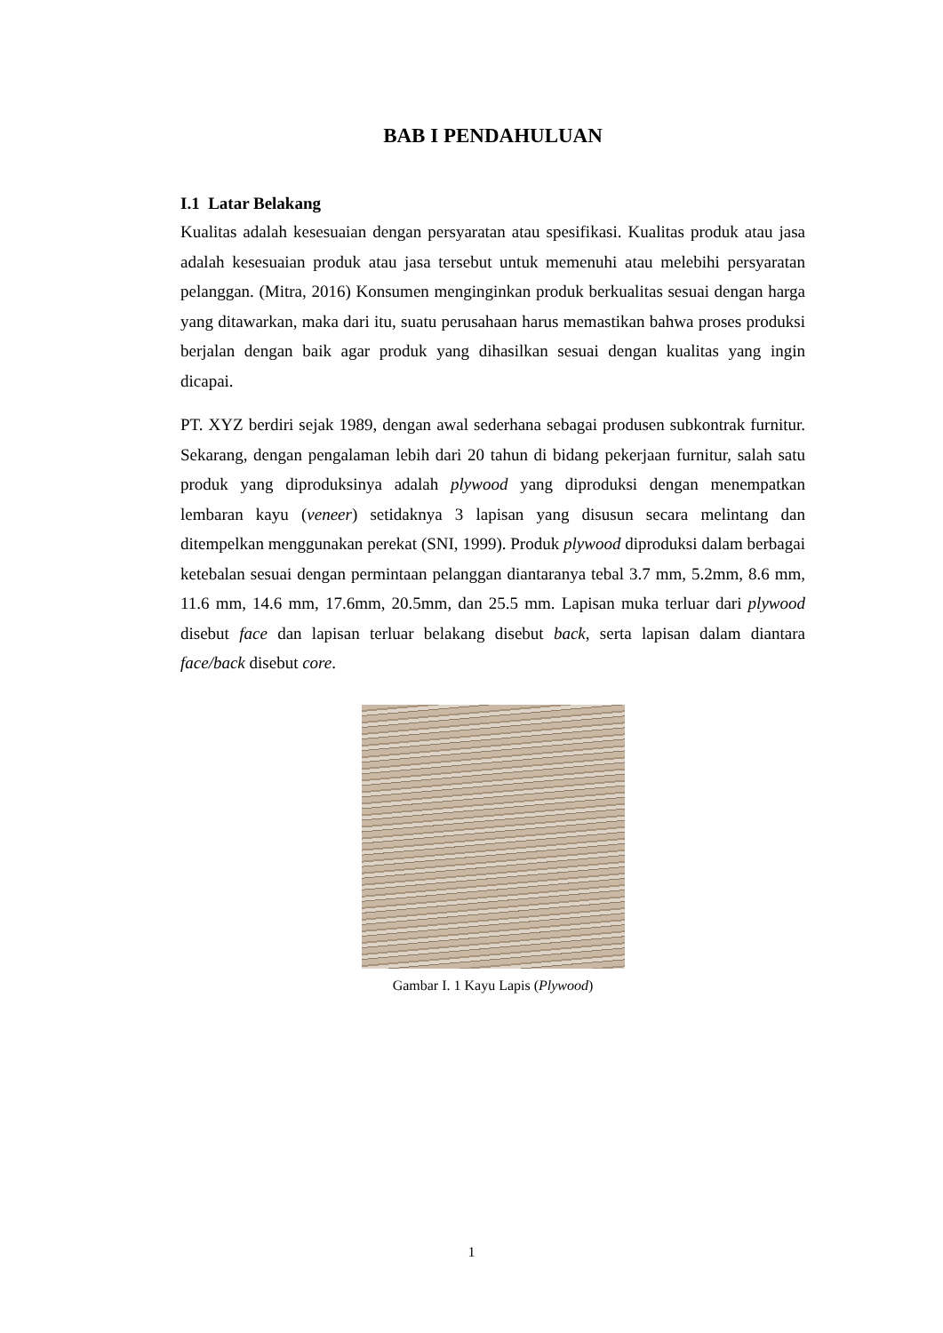BAB I PENDAHULUAN
I.1 Latar Belakang
Kualitas adalah kesesuaian dengan persyaratan atau spesifikasi. Kualitas produk atau jasa adalah kesesuaian produk atau jasa tersebut untuk memenuhi atau melebihi persyaratan pelanggan. (Mitra, 2016) Konsumen menginginkan produk berkualitas sesuai dengan harga yang ditawarkan, maka dari itu, suatu perusahaan harus memastikan bahwa proses produksi berjalan dengan baik agar produk yang dihasilkan sesuai dengan kualitas yang ingin dicapai.
PT. XYZ berdiri sejak 1989, dengan awal sederhana sebagai produsen subkontrak furnitur. Sekarang, dengan pengalaman lebih dari 20 tahun di bidang pekerjaan furnitur, salah satu produk yang diproduksinya adalah plywood yang diproduksi dengan menempatkan lembaran kayu (veneer) setidaknya 3 lapisan yang disusun secara melintang dan ditempelkan menggunakan perekat (SNI, 1999). Produk plywood diproduksi dalam berbagai ketebalan sesuai dengan permintaan pelanggan diantaranya tebal 3.7 mm, 5.2mm, 8.6 mm, 11.6 mm, 14.6 mm, 17.6mm, 20.5mm, dan 25.5 mm. Lapisan muka terluar dari plywood disebut face dan lapisan terluar belakang disebut back, serta lapisan dalam diantara face/back disebut core.
Gambar I. 1 Kayu Lapis (Plywood)
1